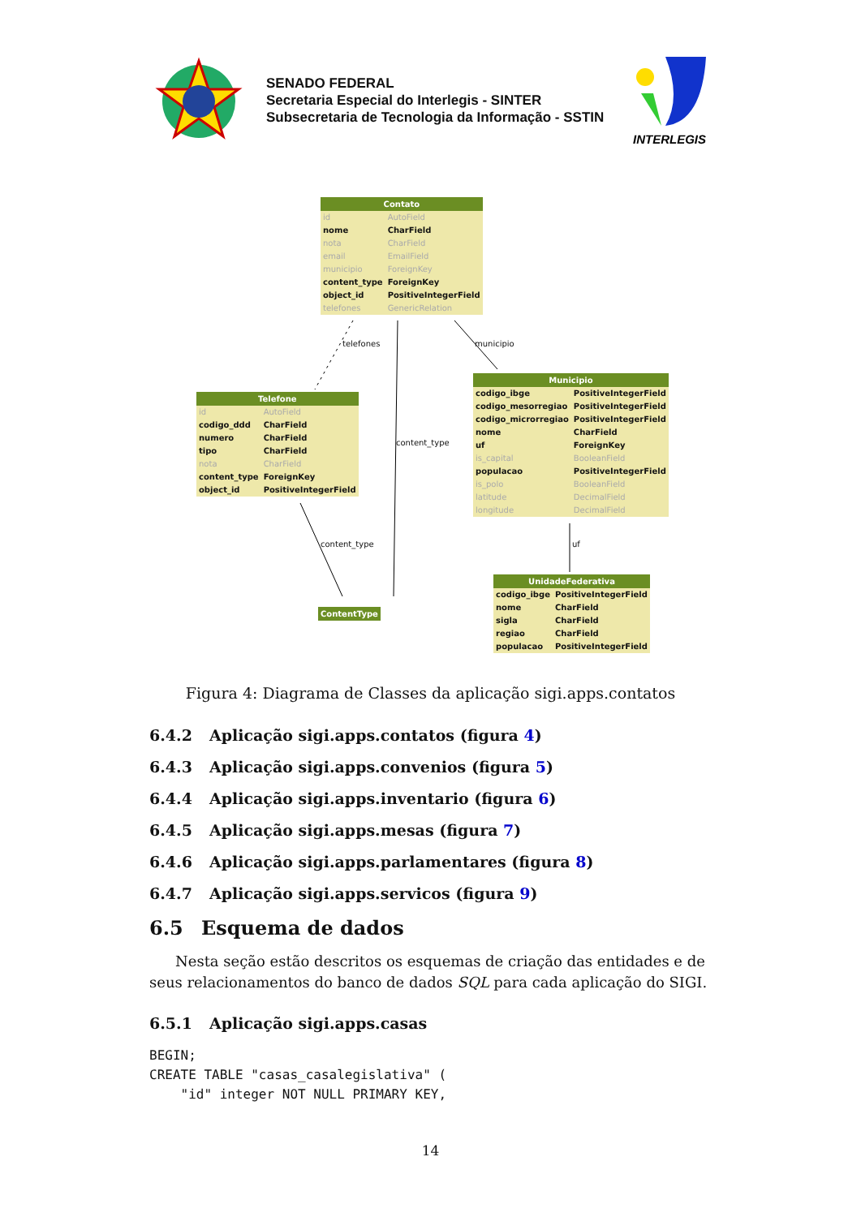SENADO FEDERAL
Secretaria Especial do Interlegis - SINTER
Subsecretaria de Tecnologia da Informação - SSTIN
INTERLEGIS
Contato
| id | AutoField |
| nome | CharField |
| nota | CharField |
| email | EmailField |
| municipio | ForeignKey |
| content_type | ForeignKey |
| object_id | PositiveIntegerField |
| telefones | GenericRelation |
telefones municipio
Telefone
| id | AutoField |
| codigo_ddd | CharField |
| numero | CharField |
| tipo | CharField |
| nota | CharField |
| content_type | ForeignKey |
| object_id | PositiveIntegerField |
content_type
Municipio
| codigo_ibge | PositiveIntegerField |
| codigo_mesorregiao | PositiveIntegerField |
| codigo_microrregiao | PositiveIntegerField |
| nome | CharField |
| uf | ForeignKey |
| is_capital | BooleanField |
| populacao | PositiveIntegerField |
| is_polo | BooleanField |
| latitude | DecimalField |
| longitude | DecimalField |
content_type uf
ContentType
UnidadeFederativa
| codigo_ibge | PositiveIntegerField |
| nome | CharField |
| sigla | CharField |
| regiao | CharField |
| populacao | PositiveIntegerField |
Figura 4: Diagrama de Classes da aplicação sigi.apps.contatos
6.4.2 Aplicação sigi.apps.contatos (figura 4)
6.4.3 Aplicação sigi.apps.convenios (figura 5)
6.4.4 Aplicação sigi.apps.inventario (figura 6)
6.4.5 Aplicação sigi.apps.mesas (figura 7)
6.4.6 Aplicação sigi.apps.parlamentares (figura 8)
6.4.7 Aplicação sigi.apps.servicos (figura 9)
6.5 Esquema de dados
Nesta seção estão descritos os esquemas de criação das entidades e de seus relacionamentos do banco de dados SQL para cada aplicação do SIGI.
6.5.1 Aplicação sigi.apps.casas
BEGIN;
CREATE TABLE "casas_casalegislativa" (
    "id" integer NOT NULL PRIMARY KEY,
14